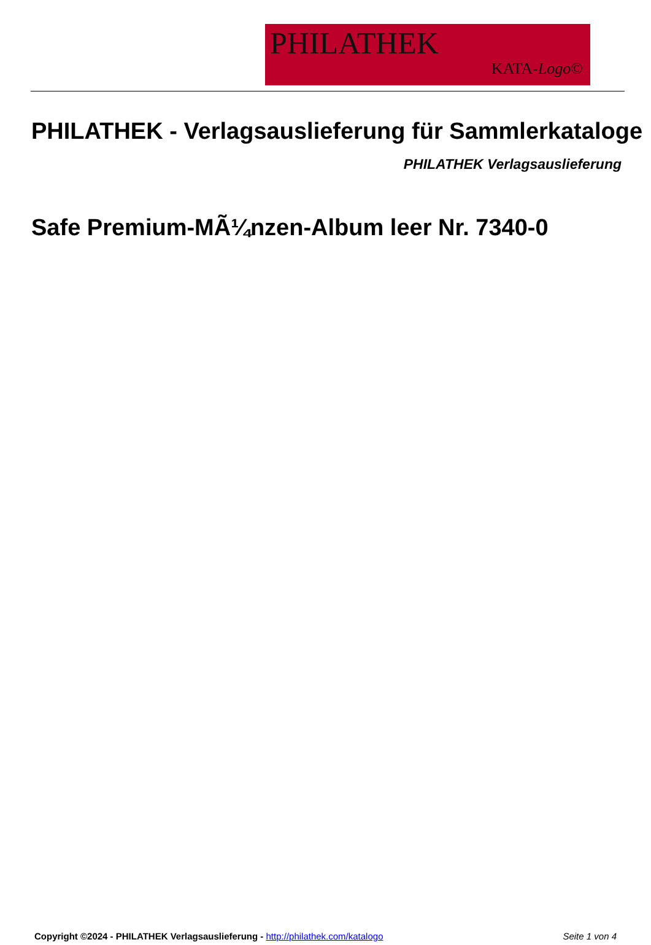PHILATHEK
KATA-Logo©
PHILATHEK - Verlagsauslieferung für Sammlerkataloge
PHILATHEK Verlagsauslieferung
Safe Premium-MÃ¼nzen-Album leer Nr. 7340-0
Copyright ©2024 - PHILATHEK Verlagsauslieferung - http://philathek.com/katalogo Seite 1 von 4